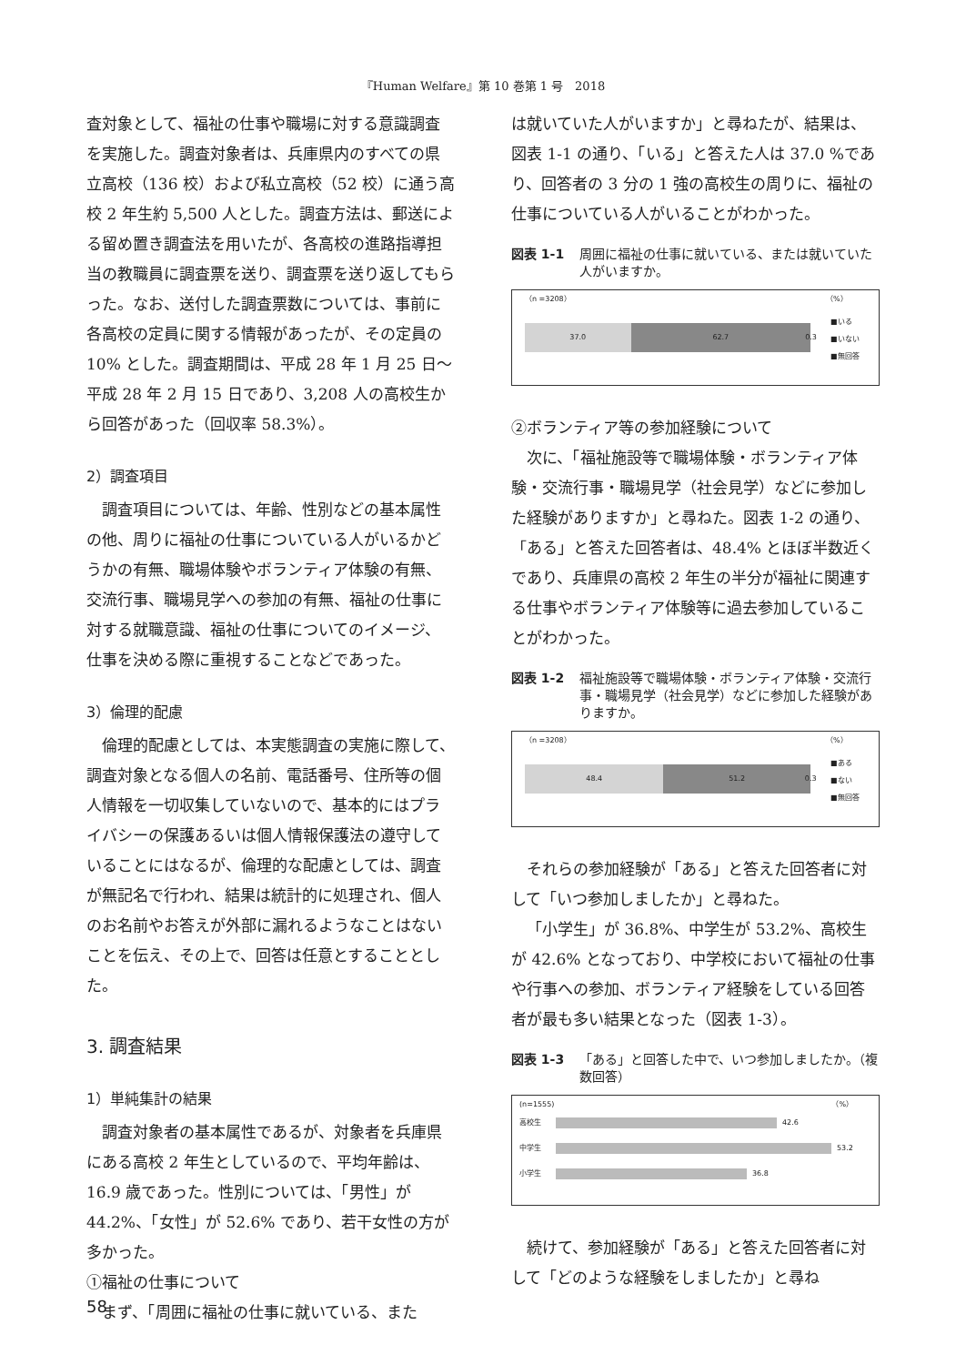『Human Welfare』第 10 巻第 1 号　2018
査対象として、福祉の仕事や職場に対する意識調査を実施した。調査対象者は、兵庫県内のすべての県立高校（136 校）および私立高校（52 校）に通う高校 2 年生約 5,500 人とした。調査方法は、郵送による留め置き調査法を用いたが、各高校の進路指導担当の教職員に調査票を送り、調査票を送り返してもらった。なお、送付した調査票数については、事前に各高校の定員に関する情報があったが、その定員の 10% とした。調査期間は、平成 28 年 1 月 25 日～平成 28 年 2 月 15 日であり、3,208 人の高校生から回答があった（回収率 58.3%）。
2）調査項目
調査項目については、年齢、性別などの基本属性の他、周りに福祉の仕事についている人がいるかどうかの有無、職場体験やボランティア体験の有無、交流行事、職場見学への参加の有無、福祉の仕事に対する就職意識、福祉の仕事についてのイメージ、仕事を決める際に重視することなどであった。
3）倫理的配慮
倫理的配慮としては、本実態調査の実施に際して、調査対象となる個人の名前、電話番号、住所等の個人情報を一切収集していないので、基本的にはプライバシーの保護あるいは個人情報保護法の遵守していることにはなるが、倫理的な配慮としては、調査が無記名で行われ、結果は統計的に処理され、個人のお名前やお答えが外部に漏れるようなことはないことを伝え、その上で、回答は任意とすることとした。
3. 調査結果
1）単純集計の結果
調査対象者の基本属性であるが、対象者を兵庫県にある高校 2 年生としているので、平均年齢は、16.9 歳であった。性別については、「男性」が 44.2%、「女性」が 52.6% であり、若干女性の方が多かった。
①福祉の仕事について
まず、「周囲に福祉の仕事に就いている、また
は就いていた人がいますか」と尋ねたが、結果は、図表 1-1 の通り、「いる」と答えた人は 37.0 %であり、回答者の 3 分の 1 強の高校生の周りに、福祉の仕事についている人がいることがわかった。
図表 1-1 周囲に福祉の仕事に就いている、または就いていた人がいますか。
（n =3208） （%）
37.0 62.7 0.3
■いる
■いない
■無回答
②ボランティア等の参加経験について
次に、「福祉施設等で職場体験・ボランティア体験・交流行事・職場見学（社会見学）などに参加した経験がありますか」と尋ねた。図表 1-2 の通り、「ある」と答えた回答者は、48.4% とほぼ半数近くであり、兵庫県の高校 2 年生の半分が福祉に関連する仕事やボランティア体験等に過去参加していることがわかった。
図表 1-2 福祉施設等で職場体験・ボランティア体験・交流行事・職場見学（社会見学）などに参加した経験がありますか。
（n =3208） （%）
48.4 51.2 0.3
■ある
■ない
■無回答
それらの参加経験が「ある」と答えた回答者に対して「いつ参加しましたか」と尋ねた。
「小学生」が 36.8%、中学生が 53.2%、高校生が 42.6% となっており、中学校において福祉の仕事や行事への参加、ボランティア経験をしている回答者が最も多い結果となった（図表 1-3）。
図表 1-3 「ある」と回答した中で、いつ参加しましたか。（複数回答）
(n=1555) （%）
高校生
42.6
中学生
53.2
小学生
36.8
続けて、参加経験が「ある」と答えた回答者に対して「どのような経験をしましたか」と尋ね
58